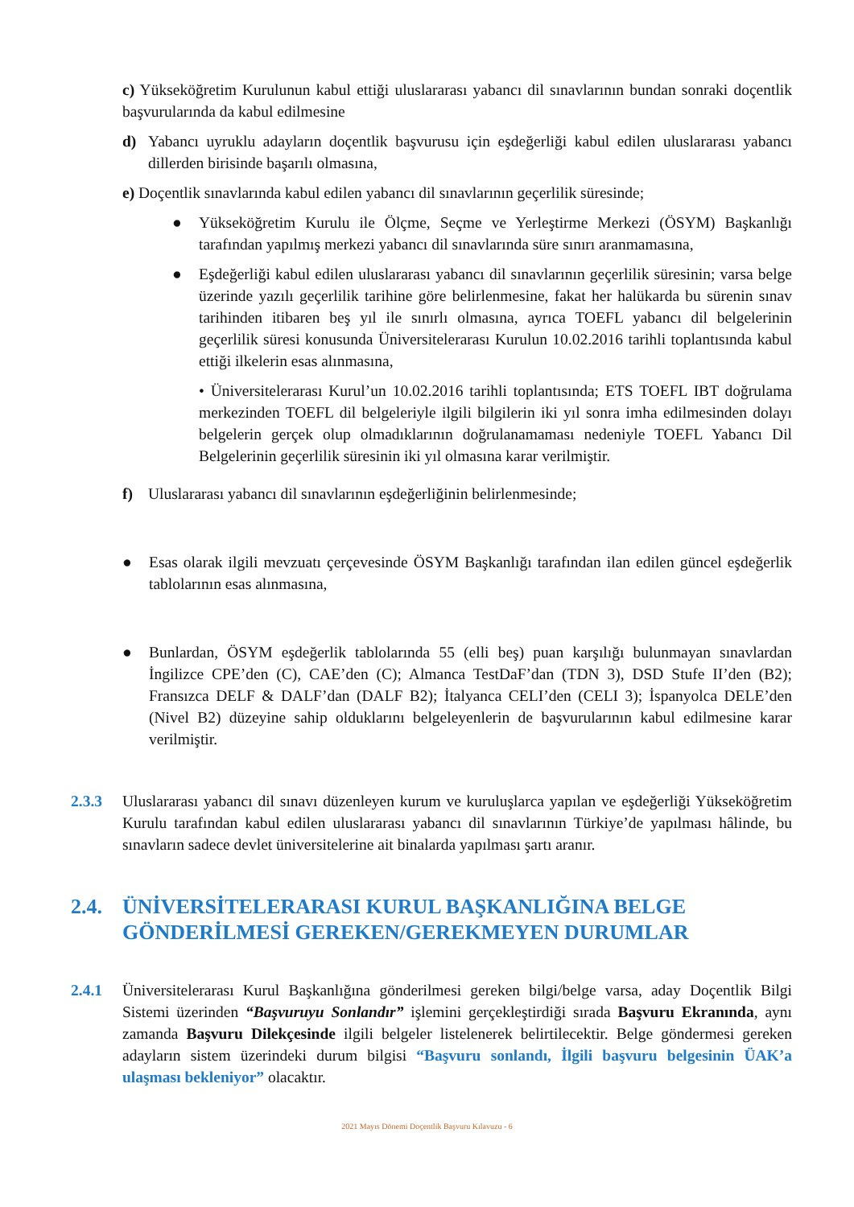c) Yükseköğretim Kurulunun kabul ettiği uluslararası yabancı dil sınavlarının bundan sonraki doçentlik başvurularında da kabul edilmesine
d) Yabancı uyruklu adayların doçentlik başvurusu için eşdeğerliği kabul edilen uluslararası yabancı dillerden birisinde başarılı olmasına,
e) Doçentlik sınavlarında kabul edilen yabancı dil sınavlarının geçerlilik süresinde;
● Yükseköğretim Kurulu ile Ölçme, Seçme ve Yerleştirme Merkezi (ÖSYM) Başkanlığı tarafından yapılmış merkezi yabancı dil sınavlarında süre sınırı aranmamasına,
● Eşdeğerliği kabul edilen uluslararası yabancı dil sınavlarının geçerlilik süresinin; varsa belge üzerinde yazılı geçerlilik tarihine göre belirlenmesine, fakat her halükarda bu sürenin sınav tarihinden itibaren beş yıl ile sınırlı olmasına, ayrıca TOEFL yabancı dil belgelerinin geçerlilik süresi konusunda Üniversitelerarası Kurulun 10.02.2016 tarihli toplantısında kabul ettiği ilkelerin esas alınmasına,
• Üniversitelerarası Kurul’un 10.02.2016 tarihli toplantısında; ETS TOEFL IBT doğrulama merkezinden TOEFL dil belgeleriyle ilgili bilgilerin iki yıl sonra imha edilmesinden dolayı belgelerin gerçek olup olmadıklarının doğrulanamaması nedeniyle TOEFL Yabancı Dil Belgelerinin geçerlilik süresinin iki yıl olmasına karar verilmiştir.
f) Uluslararası yabancı dil sınavlarının eşdeğerliğinin belirlenmesinde;
● Esas olarak ilgili mevzuatı çerçevesinde ÖSYM Başkanlığı tarafından ilan edilen güncel eşdeğerlik tablolarının esas alınmasına,
● Bunlardan, ÖSYM eşdeğerlik tablolarında 55 (elli beş) puan karşılığı bulunmayan sınavlardan İngilizce CPE’den (C), CAE’den (C); Almanca TestDaF’dan (TDN 3), DSD Stufe II’den (B2); Fransızca DELF & DALF’dan (DALF B2); İtalyanca CELI’den (CELI 3); İspanyolca DELE’den (Nivel B2) düzeyine sahip olduklarını belgeleyenlerin de başvurularının kabul edilmesine karar verilmiştir.
2.3.3 Uluslararası yabancı dil sınavı düzenleyen kurum ve kuruluşlarca yapılan ve eşdeğerliği Yükseköğretim Kurulu tarafından kabul edilen uluslararası yabancı dil sınavlarının Türkiye’de yapılması hâlinde, bu sınavların sadece devlet üniversitelerine ait binalarda yapılması şartı aranır.
2.4. ÜNİVERSİTELERARASI KURUL BAŞKANLIĞINA BELGE GÖNDERİLMESİ GEREKEN/GEREKMEYEN DURUMLAR
2.4.1 Üniversitelerarası Kurul Başkanlığına gönderilmesi gereken bilgi/belge varsa, aday Doçentlik Bilgi Sistemi üzerinden “Başvuruyu Sonlandır” işlemini gerçekleştirdiği sırada Başvuru Ekranında, aynı zamanda Başvuru Dilekçesinde ilgili belgeler listelenerek belirtilecektir. Belge göndermesi gereken adayların sistem üzerindeki durum bilgisi “Başvuru sonlandı, İlgili başvuru belgesinin ÜAK’a ulaşması bekleniyor” olacaktır.
2021 Mayıs Dönemi Doçentlik Başvuru Kılavuzu - 6